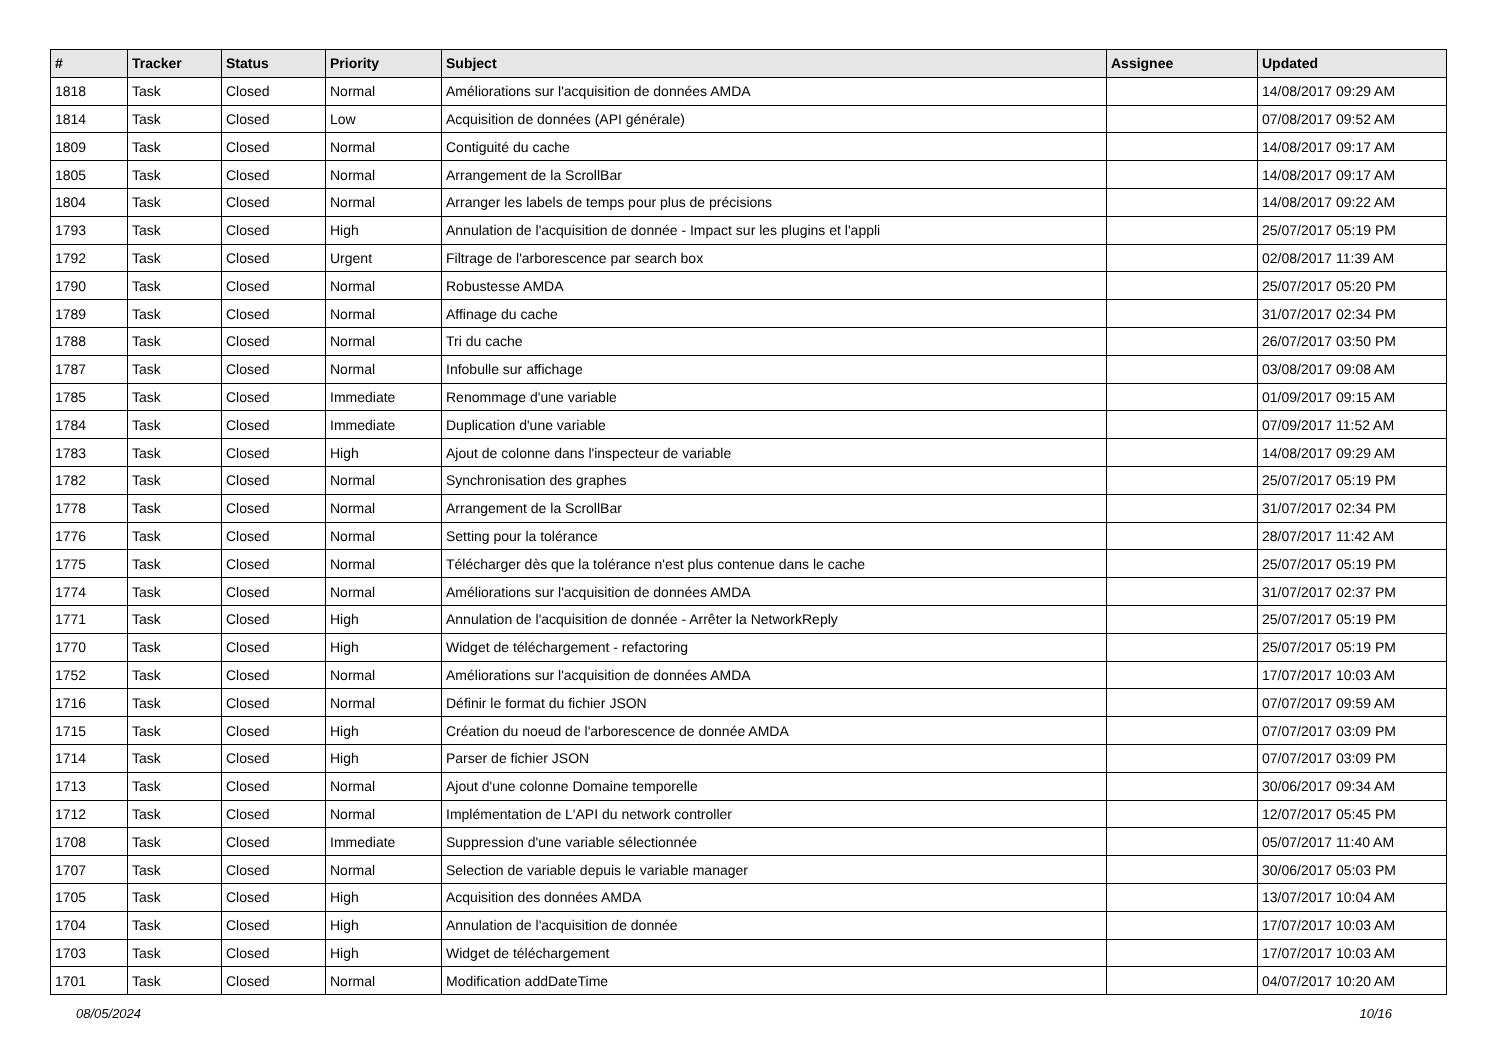| # | Tracker | Status | Priority | Subject | Assignee | Updated |
| --- | --- | --- | --- | --- | --- | --- |
| 1818 | Task | Closed | Normal | Améliorations sur l'acquisition de données AMDA | | 14/08/2017 09:29 AM |
| 1814 | Task | Closed | Low | Acquisition de données (API générale) | | 07/08/2017 09:52 AM |
| 1809 | Task | Closed | Normal | Contiguité du cache | | 14/08/2017 09:17 AM |
| 1805 | Task | Closed | Normal | Arrangement de la ScrollBar | | 14/08/2017 09:17 AM |
| 1804 | Task | Closed | Normal | Arranger les labels de temps pour plus de précisions | | 14/08/2017 09:22 AM |
| 1793 | Task | Closed | High | Annulation de l'acquisition de donnée - Impact sur les plugins et l'appli | | 25/07/2017 05:19 PM |
| 1792 | Task | Closed | Urgent | Filtrage de l'arborescence par search box | | 02/08/2017 11:39 AM |
| 1790 | Task | Closed | Normal | Robustesse AMDA | | 25/07/2017 05:20 PM |
| 1789 | Task | Closed | Normal | Affinage du cache | | 31/07/2017 02:34 PM |
| 1788 | Task | Closed | Normal | Tri du cache | | 26/07/2017 03:50 PM |
| 1787 | Task | Closed | Normal | Infobulle sur affichage | | 03/08/2017 09:08 AM |
| 1785 | Task | Closed | Immediate | Renommage d'une variable | | 01/09/2017 09:15 AM |
| 1784 | Task | Closed | Immediate | Duplication d'une variable | | 07/09/2017 11:52 AM |
| 1783 | Task | Closed | High | Ajout de colonne dans l'inspecteur de variable | | 14/08/2017 09:29 AM |
| 1782 | Task | Closed | Normal | Synchronisation des graphes | | 25/07/2017 05:19 PM |
| 1778 | Task | Closed | Normal | Arrangement de la ScrollBar | | 31/07/2017 02:34 PM |
| 1776 | Task | Closed | Normal | Setting pour la tolérance | | 28/07/2017 11:42 AM |
| 1775 | Task | Closed | Normal | Télécharger dès que la tolérance n'est plus contenue dans le cache | | 25/07/2017 05:19 PM |
| 1774 | Task | Closed | Normal | Améliorations sur l'acquisition de données AMDA | | 31/07/2017 02:37 PM |
| 1771 | Task | Closed | High | Annulation de l'acquisition de donnée - Arrêter la NetworkReply | | 25/07/2017 05:19 PM |
| 1770 | Task | Closed | High | Widget de téléchargement - refactoring | | 25/07/2017 05:19 PM |
| 1752 | Task | Closed | Normal | Améliorations sur l'acquisition de données AMDA | | 17/07/2017 10:03 AM |
| 1716 | Task | Closed | Normal | Définir le format du fichier JSON | | 07/07/2017 09:59 AM |
| 1715 | Task | Closed | High | Création du noeud de l'arborescence de donnée AMDA | | 07/07/2017 03:09 PM |
| 1714 | Task | Closed | High | Parser de fichier JSON | | 07/07/2017 03:09 PM |
| 1713 | Task | Closed | Normal | Ajout d'une colonne Domaine temporelle | | 30/06/2017 09:34 AM |
| 1712 | Task | Closed | Normal | Implémentation de L'API du network controller | | 12/07/2017 05:45 PM |
| 1708 | Task | Closed | Immediate | Suppression d'une variable sélectionnée | | 05/07/2017 11:40 AM |
| 1707 | Task | Closed | Normal | Selection de variable depuis le variable manager | | 30/06/2017 05:03 PM |
| 1705 | Task | Closed | High | Acquisition des données AMDA | | 13/07/2017 10:04 AM |
| 1704 | Task | Closed | High | Annulation de l'acquisition de donnée | | 17/07/2017 10:03 AM |
| 1703 | Task | Closed | High | Widget de téléchargement | | 17/07/2017 10:03 AM |
| 1701 | Task | Closed | Normal | Modification addDateTime | | 04/07/2017 10:20 AM |
08/05/2024 10/16